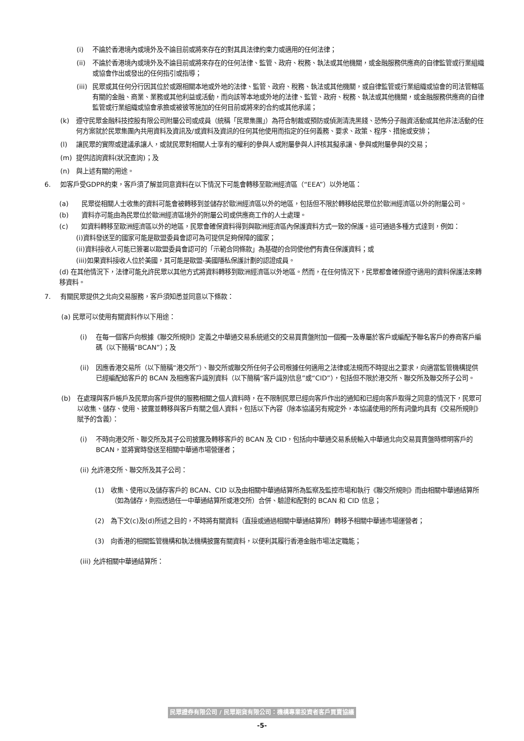(i) 不論於香港境內或境外及不論目前或將來存在的對其具法律約束力或適用的任何法律；
(ii) 不論於香港境內或境外及不論目前或將來存在的任何法律、監管、政府、稅務、執法或其他機關，或金融服務供應商的自律監管或行業組織或協會作出或發出的任何指引或指導；
(iii) 民眾或其任何分行因其位於或跟相關本地或外地的法律、監管、政府、稅務、執法或其他機關，或自律監管或行業組織或協會的司法管轄區有關的金融、商業、業務或其他利益或活動，而向該等本地或外地的法律、監管、政府、稅務、執法或其他機關，或金融服務供應商的自律監管或行業組織或協會承擔或被彼等施加的任何目前或將來的合約或其他承諾；
(k) 遵守民眾金融科技控股有限公司附屬公司或成員（統稱「民眾集團」）為符合制裁或預防或偵測清洗黑錢、恐怖分子融資活動或其他非法活動的任何方案就於民眾集團內共用資料及資訊及/或資料及資訊的任何其他使用而指定的任何義務、要求、政策、程序、措施或安排；
(l) 讓民眾的實際或建議承讓人，或就民眾對相關人士享有的權利的參與人或附屬參與人評核其擬承讓、參與或附屬參與的交易；
(m) 提供諮詢資料(狀況查詢)；及
(n) 與上述有關的用途。
6. 如客戶受GDPR約束，客戶須了解並同意資料在以下情況下可能會轉移至歐洲經濟區（“EEA”）以外地區：
(a)　　民眾從相關人士收集的資料可能會被轉移到並儲存於歐洲經濟區以外的地區，包括但不限於轉移給民眾位於歐洲經濟區以外的附屬公司。
(b)　　資料亦可能由為民眾位於歐洲經濟區境外的附屬公司或供應商工作的人士處理。
(c)　　如資料轉移至歐洲經濟區以外的地區，民眾會確保資料得到與歐洲經濟區內保護資料方式一致的保護。這可通過多種方式達到，例如：
(i)資料發送至的國家可能是歐盟委員會認可為可提供足夠保障的國家；
(ii)資料接收人可能已簽署以歐盟委員會認可的「示範合同條款」為基礎的合同使他們有責任保護資料；或
(iii)如果資料接收人位於美國，其可能是歐盟-美國隱私保護計劃的認證成員。
(d) 在其他情況下，法律可能允許民眾以其他方式將資料轉移到歐洲經濟區以外地區。然而，在任何情況下，民眾都會確保遵守適用的資料保護法來轉移資料。
7. 有關民眾提供之北向交易服務，客戶須知悉並同意以下條款：
(a) 民眾可以使用有關資料作以下用途：
(i) 在每一個客戶向根據《聯交所規則》定義之中華通交易系統遞交的交易買賣盤附加一個獨一及專屬於客戶或編配予聯名客戶的券商客戶編碼（以下簡稱“BCAN”）；及
(ii) 因應香港交易所（以下簡稱“港交所”）、聯交所或聯交所任何子公司根據任何適用之法律或法規而不時提出之要求，向適當監管機構提供已經編配給客戶的 BCAN 及相應客戶識別資料（以下簡稱“客戶識別信息”或“CID”），包括但不限於港交所、聯交所及聯交所子公司。
(b) 在處理與客戶帳戶及民眾向客戶提供的服務相關之個人資料時，在不限制民眾已經向客戶作出的通知和已經向客戶取得之同意的情況下，民眾可以收集、儲存、使用、披露並轉移與客戶有關之個人資料，包括以下內容（除本協議另有規定外，本協議使用的所有詞彙均具有《交易所規則》賦予的含義）：
(i) 不時向港交所、聯交所及其子公司披露及轉移客戶的 BCAN 及 CID，包括向中華通交易系統輸入中華通北向交易買賣盤時標明客戶的 BCAN，並將實時發送至相關中華通市場營運者；
(ii) 允許港交所、聯交所及其子公司：
(1) 收集、使用以及儲存客戶的 BCAN、CID 以及由相關中華通結算所為監察及監控市場和執行《聯交所規則》而由相關中華通結算所（如為儲存，則指透過任一中華通結算所或港交所）合併、驗證和配對的 BCAN 和 CID 信息；
(2) 為下文(c)及(d)所述之目的，不時將有關資料（直接或通過相關中華通結算所）轉移予相關中華通市場運營者；
(3) 向香港的相關監管機構和執法機構披露有關資料，以便利其履行香港金融市場法定職能；
(iii) 允許相關中華通結算所：
民眾證券有限公司 / 民眾期貨有限公司：機構專業投資者客戶買賣協議
-5-